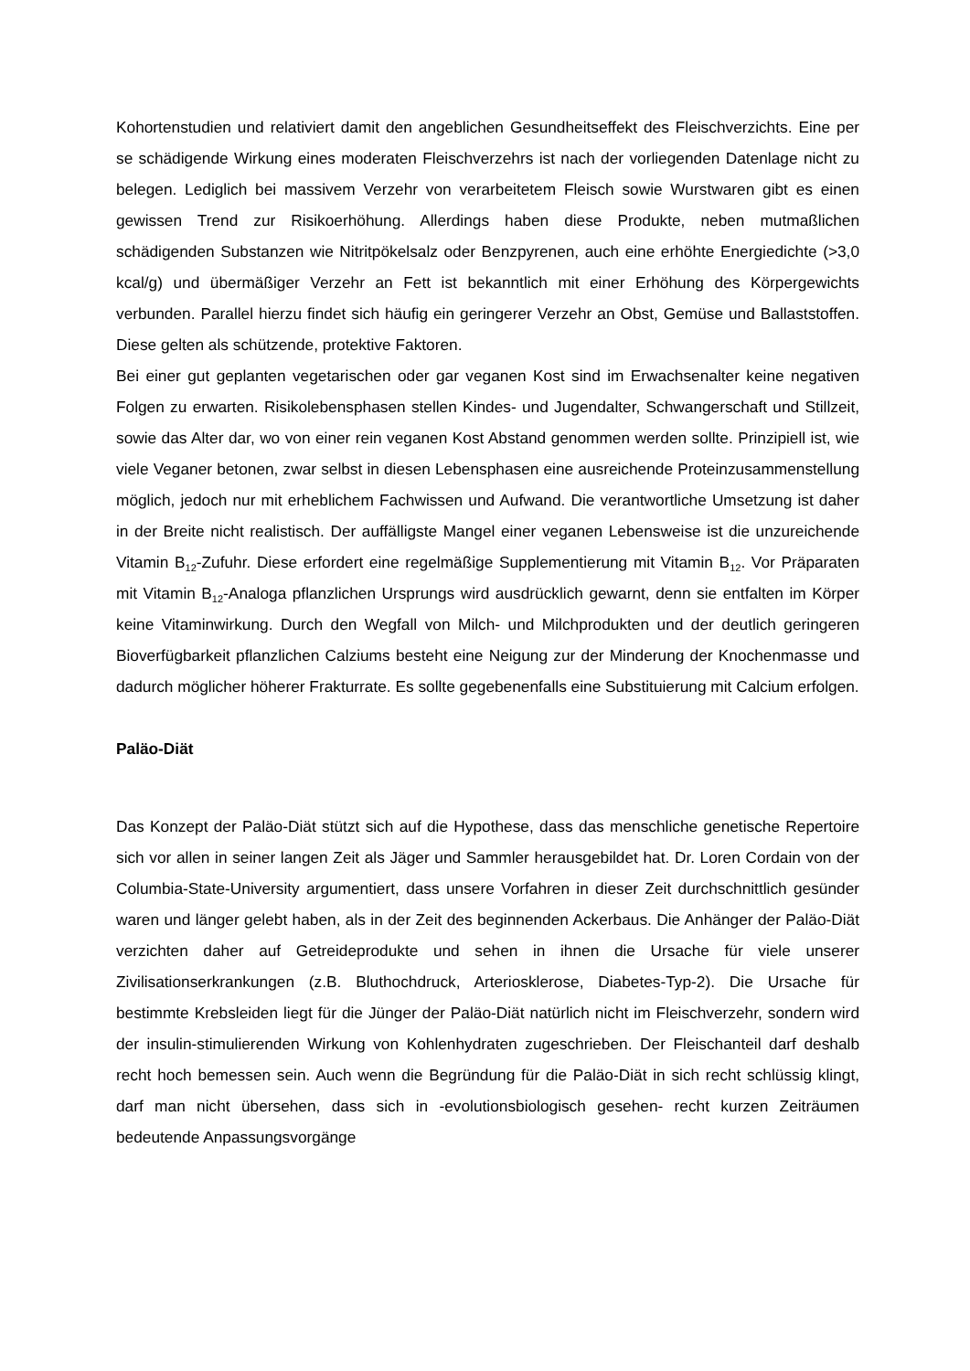Kohortenstudien und relativiert damit den angeblichen Gesundheitseffekt des Fleischverzichts. Eine per se schädigende Wirkung eines moderaten Fleischverzehrs ist nach der vorliegenden Datenlage nicht zu belegen. Lediglich bei massivem Verzehr von verarbeitetem Fleisch sowie Wurstwaren gibt es einen gewissen Trend zur Risikoerhöhung. Allerdings haben diese Produkte, neben mutmaßlichen schädigenden Substanzen wie Nitritpökelsalz oder Benzpyrenen, auch eine erhöhte Energiedichte (>3,0 kcal/g) und übermäßiger Verzehr an Fett ist bekanntlich mit einer Erhöhung des Körpergewichts verbunden. Parallel hierzu findet sich häufig ein geringerer Verzehr an Obst, Gemüse und Ballaststoffen. Diese gelten als schützende, protektive Faktoren.
Bei einer gut geplanten vegetarischen oder gar veganen Kost sind im Erwachsenalter keine negativen Folgen zu erwarten. Risikolebensphasen stellen Kindes- und Jugendalter, Schwangerschaft und Stillzeit, sowie das Alter dar, wo von einer rein veganen Kost Abstand genommen werden sollte. Prinzipiell ist, wie viele Veganer betonen, zwar selbst in diesen Lebensphasen eine ausreichende Proteinzusammenstellung möglich, jedoch nur mit erheblichem Fachwissen und Aufwand. Die verantwortliche Umsetzung ist daher in der Breite nicht realistisch. Der auffälligste Mangel einer veganen Lebensweise ist die unzureichende Vitamin B<sub>12</sub>-Zufuhr. Diese erfordert eine regelmäßige Supplementierung mit Vitamin B<sub>12</sub>. Vor Präparaten mit Vitamin B<sub>12</sub>-Analoga pflanzlichen Ursprungs wird ausdrücklich gewarnt, denn sie entfalten im Körper keine Vitaminwirkung. Durch den Wegfall von Milch- und Milchprodukten und der deutlich geringeren Bioverfügbarkeit pflanzlichen Calziums besteht eine Neigung zur der Minderung der Knochenmasse und dadurch möglicher höherer Frakturrate. Es sollte gegebenenfalls eine Substituierung mit Calcium erfolgen.
Paläo-Diät
Das Konzept der Paläo-Diät stützt sich auf die Hypothese, dass das menschliche genetische Repertoire sich vor allen in seiner langen Zeit als Jäger und Sammler herausgebildet hat. Dr. Loren Cordain von der Columbia-State-University argumentiert, dass unsere Vorfahren in dieser Zeit durchschnittlich gesünder waren und länger gelebt haben, als in der Zeit des beginnenden Ackerbaus. Die Anhänger der Paläo-Diät verzichten daher auf Getreideprodukte und sehen in ihnen die Ursache für viele unserer Zivilisationserkrankungen (z.B. Bluthochdruck, Arteriosklerose, Diabetes-Typ-2). Die Ursache für bestimmte Krebsleiden liegt für die Jünger der Paläo-Diät natürlich nicht im Fleischverzehr, sondern wird der insulin-stimulierenden Wirkung von Kohlenhydraten zugeschrieben. Der Fleischanteil darf deshalb recht hoch bemessen sein. Auch wenn die Begründung für die Paläo-Diät in sich recht schlüssig klingt, darf man nicht übersehen, dass sich in -evolutionsbiologisch gesehen- recht kurzen Zeiträumen bedeutende Anpassungsvorgänge